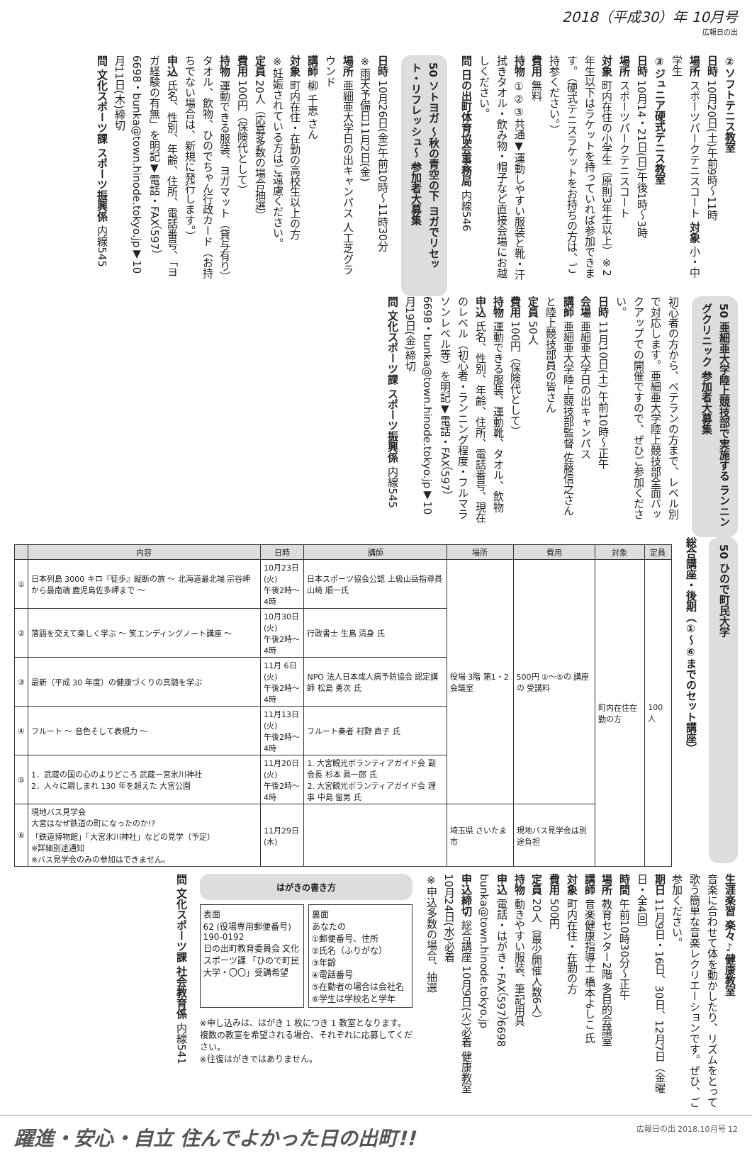2018（平成30）年 10月号
広報日の出
②ソフトテニス教室
日時 10月20日(土)午前9時～11時
場所 スポーツパークテニスコート 対象 小・中学生
③ジュニア硬式テニス教室
日時 10月14・21日(日)午後1時～3時
場所 スポーツパークテニスコート
対象 町内在住の小学生（原則3年生以上）※2年生以下はラケットを持っていれば参加できます。（硬式テニスラケットをお持ちの方は、ご持参ください。）
費用 無料
持物 ①②③共通▼運動しやすい服装と靴・汗拭きタオル・飲み物・帽子など直接会場にお越しください。
問 日の出町体育協会事務局 内線546
50 ソトヨガ ～秋の青空の下 ヨガでリセット・リフレッシュ～ 参加者大募集
日時 10月26日(金)午前10時～11時30分
※雨天予備日11月2日(金)
場所 亜細亜大学日の出キャンパス 人工芝グラウンド
講師 柳 千恵 さん
対象 町内在住・在勤の高校生以上の方
※妊娠されている方はご遠慮ください。
定員 20人（応募多数の場合抽選）
費用 100円（保険代として）
持物 運動できる服装、ヨガマット（貸与有り）タオル、飲物、ひのでちゃん行政カード（お持ちでない場合は、新規に発行します。）
申込 氏名、性別、年齢、住所、電話番号、「ヨガ経験の有無」を明記▼電話・FAX（597）6698・bunka@town.hinode.tokyo.jp▼10月11日(木)締切
問 文化スポーツ課 スポーツ振興係 内線545
50 亜細亜大学陸上競技部で実施する ランニングクリニック 参加者大募集
初心者の方から、ベテランの方まで、レベル別で対応します。亜細亜大学陸上競技部全面バックアップでの開催ですので、ぜひご参加ください。
日時 11月10日(土) 午前10時～正午
会場 亜細亜大学日の出キャンパス
講師 亜細亜大学陸上競技部監督 佐藤信之さんと陸上競技部員の皆さん
定員 50人
費用 100円（保険代として）
持物 運動できる服装、運動靴、タオル、飲物
申込 氏名、性別、年齢、住所、電話番号、現在のレベル（初心者・ランニング程度・フルマラソンレベル等）を明記▼電話・FAX（597）6698・bunka@town.hinode.tokyo.jp▼10月19日(金)締切
問 文化スポーツ課 スポーツ振興係 内線545
50 ひので町民大学
総合講座・後期（①～⑥までのセット講座）
| | 内容 | 日時 | 講師 | 場所 | 費用 | 対象 | 定員 |
| --- | --- | --- | --- | --- | --- | --- | --- |
| ① | 日本列島 3000 キロ『徒歩』縦断の旅 ～ 北海道最北端 宗谷岬から最南端 鹿児島佐多岬まで ～ | 10月23日(火) 午後2時～4時 | 日本スポーツ協会公認 上級山岳指導員 山﨑 順一氏 | 役場 3階 第1・2 会議室 | 500円 ①～⑤の 講座の 受講料 | 町内在住在勤の方 | 100人 |
| ② | 落語を交えて楽しく学ぶ ～ 笑エンディングノート講座 ～ | 10月30日(火) 午後2時～4時 | 行政書士 生島 清身 氏 | | | | |
| ③ | 最新（平成 30 年度）の健康づくりの真髄を学ぶ | 11月 6日(火) 午後2時～4時 | NPO 法人日本成人病予防協会 認定講師 松島 勇次 氏 | | | | |
| ④ | フルート ～ 音色そして表現力 ～ | 11月13日(火) 午後2時～4時 | フルート奏者 村野 直子 氏 | | | | |
| ⑤ | 1．武蔵の国の心のよりどころ 武蔵一宮氷川神社 2．人々に親しまれ 130 年を超えた 大宮公園 | 11月20日(火) 午後2時～4時 | 1. 大宮観光ボランティアガイド会 副会長 杉本 眞一郎 氏 2. 大宮観光ボランティアガイド会 理 事 中島 留男 氏 | | | | |
| ⑥ | 現地バス見学会 大宮はなぜ鉄道の町になったのか!? 「鉄道博物館」「大宮氷川神社」などの見学（予定） ※詳細別途通知 ※バス見学会のみの参加はできません。 | 11月29日(木) | | 埼玉県 さいたま市 | 現地バス見学会は別途負担 | | |
生涯楽習 楽々♪健康教室
音楽に合わせて体を動かしたり、リズムをとって歌う簡単な音楽レクリエーションです。ぜひ、ご参加ください。
期日 11月9日・16日、30日、12月7日（金曜日・全4回）
時間 午前10時30分～正午
場所 教育センター2階 多目的会議室
講師 音楽健康指導士 橋本よしこ 氏
対象 町内在住・在勤の方
費用 500円
定員 20人（最少開催人数6人）
持物 動きやすい服装、筆記用具
申込 電話・はがき・FAX（597）6698 bunka@town.hinode.tokyo.jp
申込締切 総合講座 10月9日(火)必着 健康教室 10月24日(水)必着
※申込多数の場合、抽選
はがきの書き方
表面
62 (役場専用郵便番号) 190-0192
日の出町教育委員会 文化スポーツ課 「ひので町民大学・〇〇」受講希望
裏面
あなたの
①郵便番号、住所
②氏名（ふりがな）
③年齢
④電話番号
⑤在勤者の場合は会社名
⑥学生は学校名と学年
※申し込みは、はがき 1 枚につき 1 教室となります。複数の教室を希望される場合、それぞれに応募してください。
※往復はがきではありません。
問 文化スポーツ課 社会教育係 内線541
躍進・安心・自立 住んでよかった日の出町!!
広報日の出 2018.10月号 12